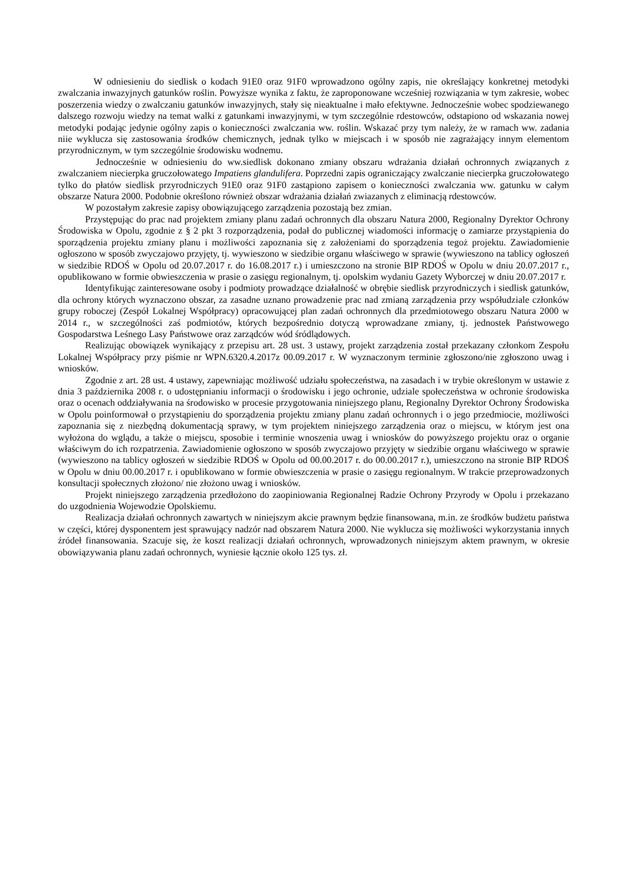W odniesieniu do siedlisk o kodach 91E0 oraz 91F0 wprowadzono ogólny zapis, nie określający konkretnej metodyki zwalczania inwazyjnych gatunków roślin. Powyższe wynika z faktu, że zaproponowane wcześniej rozwiązania w tym zakresie, wobec poszerzenia wiedzy o zwalczaniu gatunków inwazyjnych, stały się nieaktualne i mało efektywne. Jednocześnie wobec spodziewanego dalszego rozwoju wiedzy na temat walki z gatunkami inwazyjnymi, w tym szczególnie rdestowców, odstapiono od wskazania nowej metodyki podając jedynie ogólny zapis o konieczności zwalczania ww. roślin. Wskazać przy tym należy, że w ramach ww. zadania niie wyklucza się zastosowania środków chemicznych, jednak tylko w miejscach i w sposób nie zagrażający innym elementom przyrodnicznym, w tym szczególnie środowisku wodnemu.
Jednocześnie w odniesieniu do ww.siedlisk dokonano zmiany obszaru wdrażania działań ochronnych związanych z zwalczaniem niecierpka gruczołowatego Impatiens glandulifera. Poprzedni zapis ograniczający zwalczanie niecierpka gruczołowatego tylko do płatów siedlisk przyrodniczych 91E0 oraz 91F0 zastąpiono zapisem o konieczności zwalczania ww. gatunku w całym obszarze Natura 2000. Podobnie określono również obszar wdrażania działań zwiazanych z eliminacją rdestowców.
W pozostałym zakresie zapisy obowiązującego zarządzenia pozostają bez zmian.
Przystępując do prac nad projektem zmiany planu zadań ochronnych dla obszaru Natura 2000, Regionalny Dyrektor Ochrony Środowiska w Opolu, zgodnie z § 2 pkt 3 rozporządzenia, podał do publicznej wiadomości informację o zamiarze przystąpienia do sporządzenia projektu zmiany planu i możliwości zapoznania się z założeniami do sporządzenia tegoż projektu. Zawiadomienie ogłoszono w sposób zwyczajowo przyjęty, tj. wywieszono w siedzibie organu właściwego w sprawie (wywieszono na tablicy ogłoszeń w siedzibie RDOŚ w Opolu od 20.07.2017 r. do 16.08.2017 r.) i umieszczono na stronie BIP RDOŚ w Opolu w dniu 20.07.2017 r., opublikowano w formie obwieszczenia w prasie o zasięgu regionalnym, tj. opolskim wydaniu Gazety Wyborczej w dniu 20.07.2017 r.
Identyfikując zainteresowane osoby i podmioty prowadzące działalność w obrębie siedlisk przyrodniczych i siedlisk gatunków, dla ochrony których wyznaczono obszar, za zasadne uznano prowadzenie prac nad zmianą zarządzenia przy współudziale członków grupy roboczej (Zespół Lokalnej Współpracy) opracowującej plan zadań ochronnych dla przedmiotowego obszaru Natura 2000 w 2014 r., w szczególności zaś podmiotów, których bezpośrednio dotyczą wprowadzane zmiany, tj. jednostek Państwowego Gospodarstwa Leśnego Lasy Państwowe oraz zarządców wód śródlądowych.
Realizując obowiązek wynikający z przepisu art. 28 ust. 3 ustawy, projekt zarządzenia został przekazany członkom Zespołu Lokalnej Współpracy przy piśmie nr WPN.6320.4.2017z 00.09.2017 r. W wyznaczonym terminie zgłoszono/nie zgłoszono uwag i wniosków.
Zgodnie z art. 28 ust. 4 ustawy, zapewniając możliwość udziału społeczeństwa, na zasadach i w trybie określonym w ustawie z dnia 3 października 2008 r. o udostępnianiu informacji o środowisku i jego ochronie, udziale społeczeństwa w ochronie środowiska oraz o ocenach oddziaływania na środowisko w procesie przygotowania niniejszego planu, Regionalny Dyrektor Ochrony Środowiska w Opolu poinformował o przystąpieniu do sporządzenia projektu zmiany planu zadań ochronnych i o jego przedmiocie, możliwości zapoznania się z niezbędną dokumentacją sprawy, w tym projektem niniejszego zarządzenia oraz o miejscu, w którym jest ona wyłożona do wglądu, a także o miejscu, sposobie i terminie wnoszenia uwag i wniosków do powyższego projektu oraz o organie właściwym do ich rozpatrzenia. Zawiadomienie ogłoszono w sposób zwyczajowo przyjęty w siedzibie organu właściwego w sprawie (wywieszono na tablicy ogłoszeń w siedzibie RDOŚ w Opolu od 00.00.2017 r. do 00.00.2017 r.), umieszczono na stronie BIP RDOŚ w Opolu w dniu 00.00.2017 r. i opublikowano w formie obwieszczenia w prasie o zasięgu regionalnym. W trakcie przeprowadzonych konsultacji społecznych złożono/ nie złożono uwag i wniosków.
Projekt niniejszego zarządzenia przedłożono do zaopiniowania Regionalnej Radzie Ochrony Przyrody w Opolu i przekazano do uzgodnienia Wojewodzie Opolskiemu.
Realizacja działań ochronnych zawartych w niniejszym akcie prawnym będzie finansowana, m.in. ze środków budżetu państwa w części, której dysponentem jest sprawujący nadzór nad obszarem Natura 2000. Nie wyklucza się możliwości wykorzystania innych źródeł finansowania. Szacuje się, że koszt realizacji działań ochronnych, wprowadzonych niniejszym aktem prawnym, w okresie obowiązywania planu zadań ochronnych, wyniesie łącznie około 125 tys. zł.